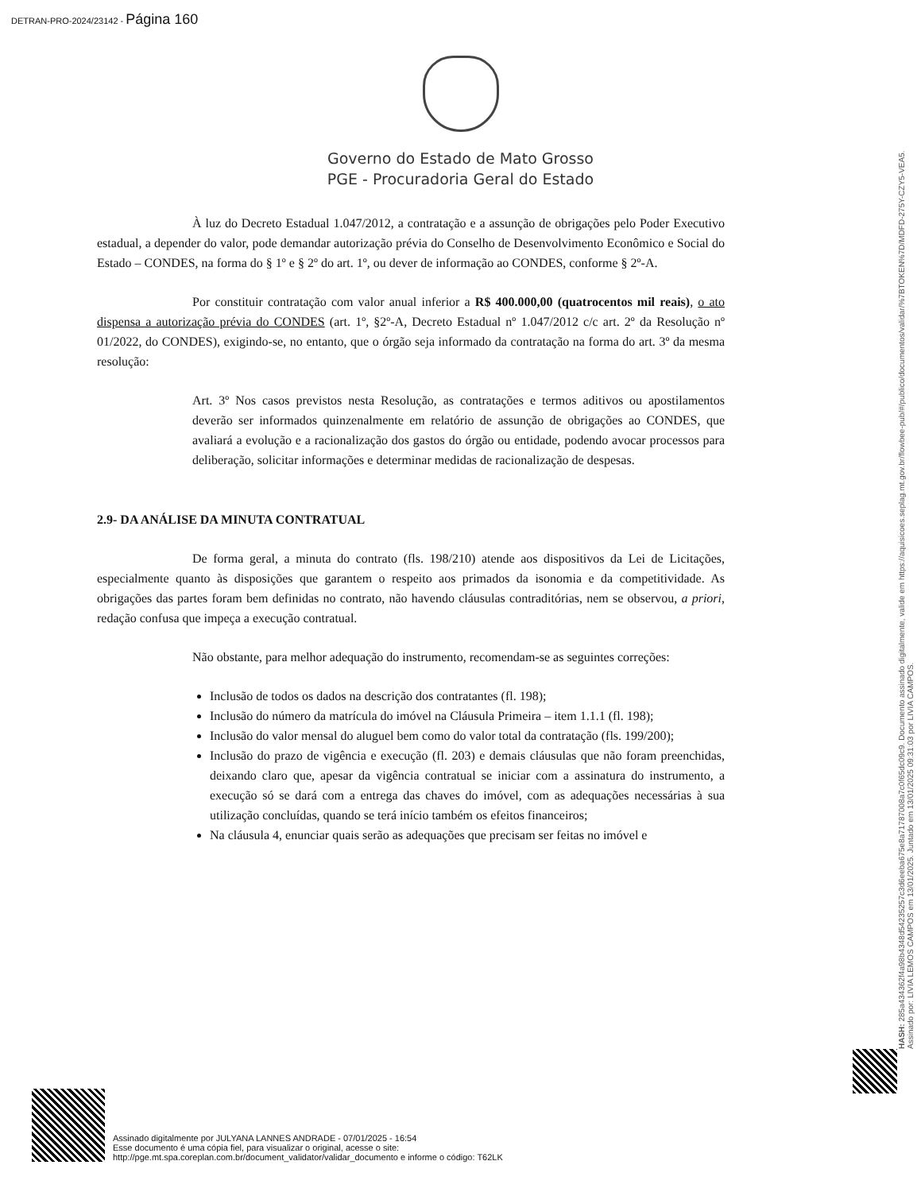DETRAN-PRO-2024/23142 - Página 160
Governo do Estado de Mato Grosso
PGE - Procuradoria Geral do Estado
À luz do Decreto Estadual 1.047/2012, a contratação e a assunção de obrigações pelo Poder Executivo estadual, a depender do valor, pode demandar autorização prévia do Conselho de Desenvolvimento Econômico e Social do Estado – CONDES, na forma do § 1º e § 2º do art. 1º, ou dever de informação ao CONDES, conforme § 2º-A.
Por constituir contratação com valor anual inferior a R$ 400.000,00 (quatrocentos mil reais), o ato dispensa a autorização prévia do CONDES (art. 1º, §2º-A, Decreto Estadual nº 1.047/2012 c/c art. 2º da Resolução nº 01/2022, do CONDES), exigindo-se, no entanto, que o órgão seja informado da contratação na forma do art. 3º da mesma resolução:
Art. 3º Nos casos previstos nesta Resolução, as contratações e termos aditivos ou apostilamentos deverão ser informados quinzenalmente em relatório de assunção de obrigações ao CONDES, que avaliará a evolução e a racionalização dos gastos do órgão ou entidade, podendo avocar processos para deliberação, solicitar informações e determinar medidas de racionalização de despesas.
2.9- DA ANÁLISE DA MINUTA CONTRATUAL
De forma geral, a minuta do contrato (fls. 198/210) atende aos dispositivos da Lei de Licitações, especialmente quanto às disposições que garantem o respeito aos primados da isonomia e da competitividade. As obrigações das partes foram bem definidas no contrato, não havendo cláusulas contraditórias, nem se observou, a priori, redação confusa que impeça a execução contratual.
Não obstante, para melhor adequação do instrumento, recomendam-se as seguintes correções:
Inclusão de todos os dados na descrição dos contratantes (fl. 198);
Inclusão do número da matrícula do imóvel na Cláusula Primeira – item 1.1.1 (fl. 198);
Inclusão do valor mensal do aluguel bem como do valor total da contratação (fls. 199/200);
Inclusão do prazo de vigência e execução (fl. 203) e demais cláusulas que não foram preenchidas, deixando claro que, apesar da vigência contratual se iniciar com a assinatura do instrumento, a execução só se dará com a entrega das chaves do imóvel, com as adequações necessárias à sua utilização concluídas, quando se terá início também os efeitos financeiros;
Na cláusula 4, enunciar quais serão as adequações que precisam ser feitas no imóvel e
HASH: 285a434362f4a98b4348d5423525​7c3d6eeba675e8a71787008a7c0f65dc09c9. Documento assinado digitalmente, valide em https://aquisicoes.seplag.mt.gov.br/flowbee-pub/#/publico/documentos/validar/%7BTOKEN%7D/MDFD-275Y-CZY5-VEA5.
Assinado por: LIVIA LEMOS CAMPOS em 13/01/2025. Juntado em 13/01/2025 09:31:03 por LIVIA CAMPOS.
Assinado digitalmente por JULYANA LANNES ANDRADE - 07/01/2025 - 16:54
Esse documento é uma cópia fiel, para visualizar o original, acesse o site:
http://pge.mt.spa.coreplan.com.br/document_validator/validar_documento e informe o código: T62LK